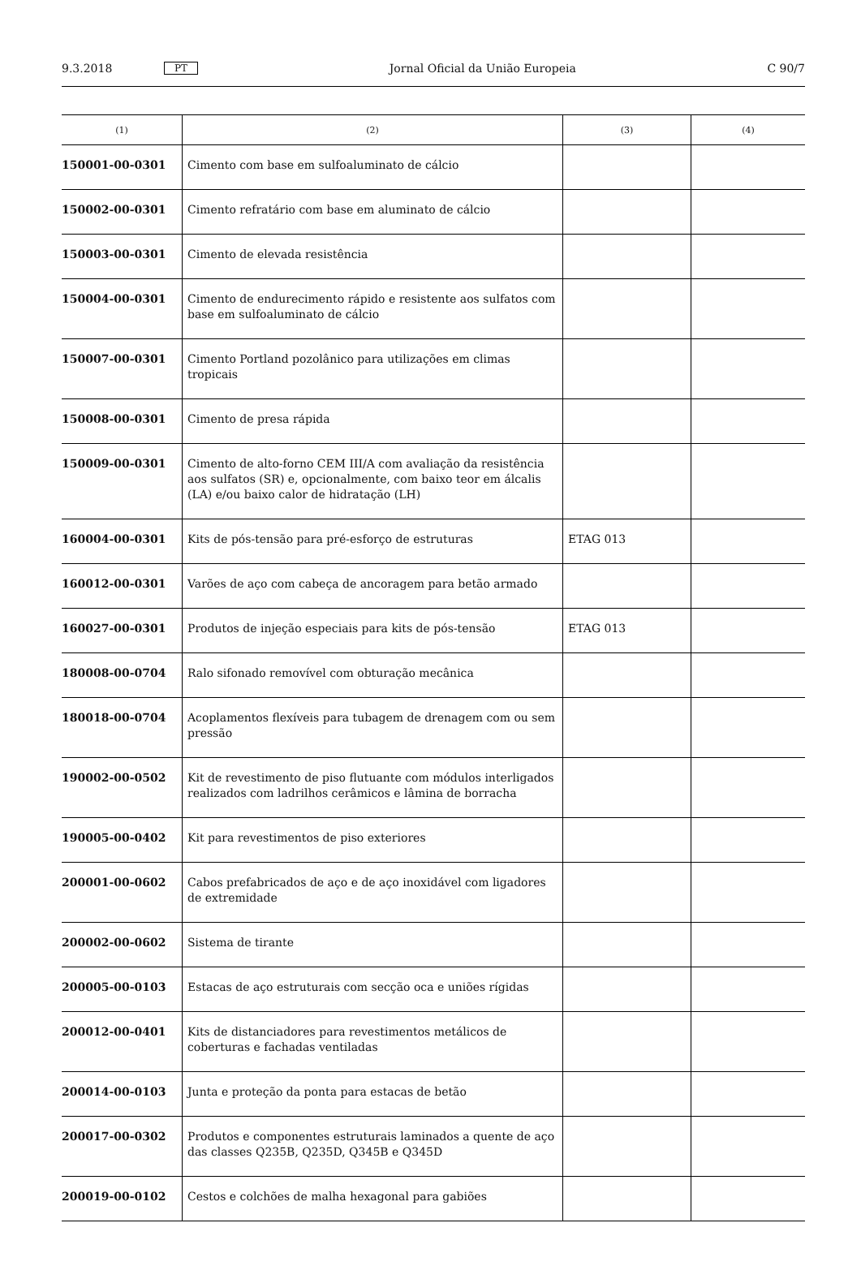9.3.2018 PT Jornal Oficial da União Europeia C 90/7
| (1) | (2) | (3) | (4) |
| --- | --- | --- | --- |
| 150001-00-0301 | Cimento com base em sulfoaluminato de cálcio | | |
| 150002-00-0301 | Cimento refratário com base em aluminato de cálcio | | |
| 150003-00-0301 | Cimento de elevada resistência | | |
| 150004-00-0301 | Cimento de endurecimento rápido e resistente aos sulfatos com base em sulfoaluminato de cálcio | | |
| 150007-00-0301 | Cimento Portland pozolânico para utilizações em climas tropicais | | |
| 150008-00-0301 | Cimento de presa rápida | | |
| 150009-00-0301 | Cimento de alto-forno CEM III/A com avaliação da resistência aos sulfatos (SR) e, opcionalmente, com baixo teor em álcalis (LA) e/ou baixo calor de hidratação (LH) | | |
| 160004-00-0301 | Kits de pós-tensão para pré-esforço de estruturas | ETAG 013 | |
| 160012-00-0301 | Varões de aço com cabeça de ancoragem para betão armado | | |
| 160027-00-0301 | Produtos de injeção especiais para kits de pós-tensão | ETAG 013 | |
| 180008-00-0704 | Ralo sifonado removível com obturação mecânica | | |
| 180018-00-0704 | Acoplamentos flexíveis para tubagem de drenagem com ou sem pressão | | |
| 190002-00-0502 | Kit de revestimento de piso flutuante com módulos interligados realizados com ladrilhos cerâmicos e lâmina de borracha | | |
| 190005-00-0402 | Kit para revestimentos de piso exteriores | | |
| 200001-00-0602 | Cabos prefabricados de aço e de aço inoxidável com ligadores de extremidade | | |
| 200002-00-0602 | Sistema de tirante | | |
| 200005-00-0103 | Estacas de aço estruturais com secção oca e uniões rígidas | | |
| 200012-00-0401 | Kits de distanciadores para revestimentos metálicos de coberturas e fachadas ventiladas | | |
| 200014-00-0103 | Junta e proteção da ponta para estacas de betão | | |
| 200017-00-0302 | Produtos e componentes estruturais laminados a quente de aço das classes Q235B, Q235D, Q345B e Q345D | | |
| 200019-00-0102 | Cestos e colchões de malha hexagonal para gabiões | | |